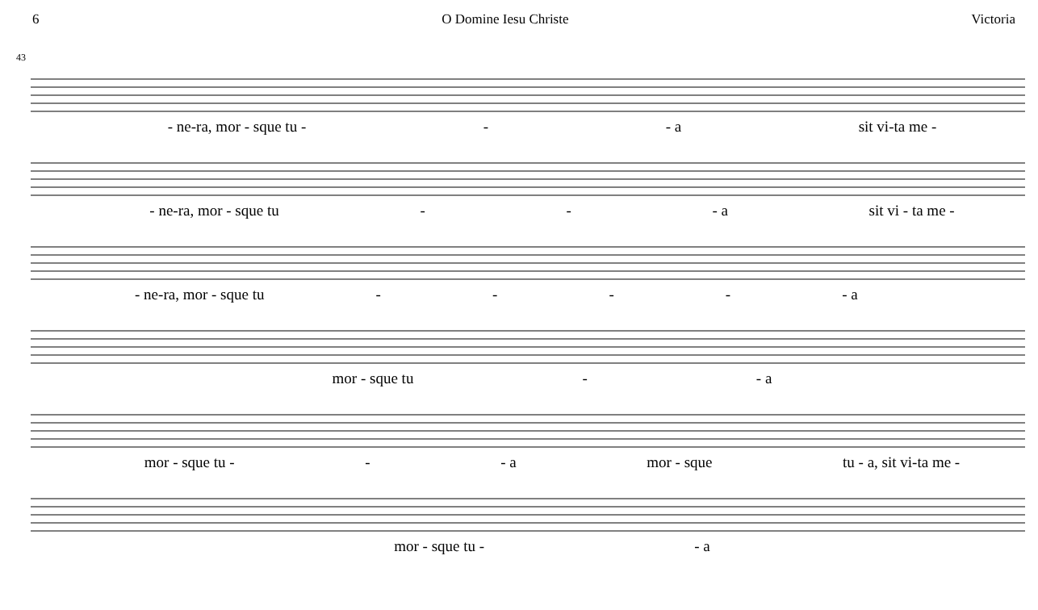6 O Domine Iesu Christe Victoria
43
- ne-ra, mor - sque tu - - - a sit vi-ta me -
- ne-ra, mor - sque tu - - - a sit vi - ta me -
- ne-ra, mor - sque tu - - - - - a
mor - sque tu - - a
mor - sque tu - - - a mor - sque tu - a, sit vi-ta me -
mor - sque tu - - a